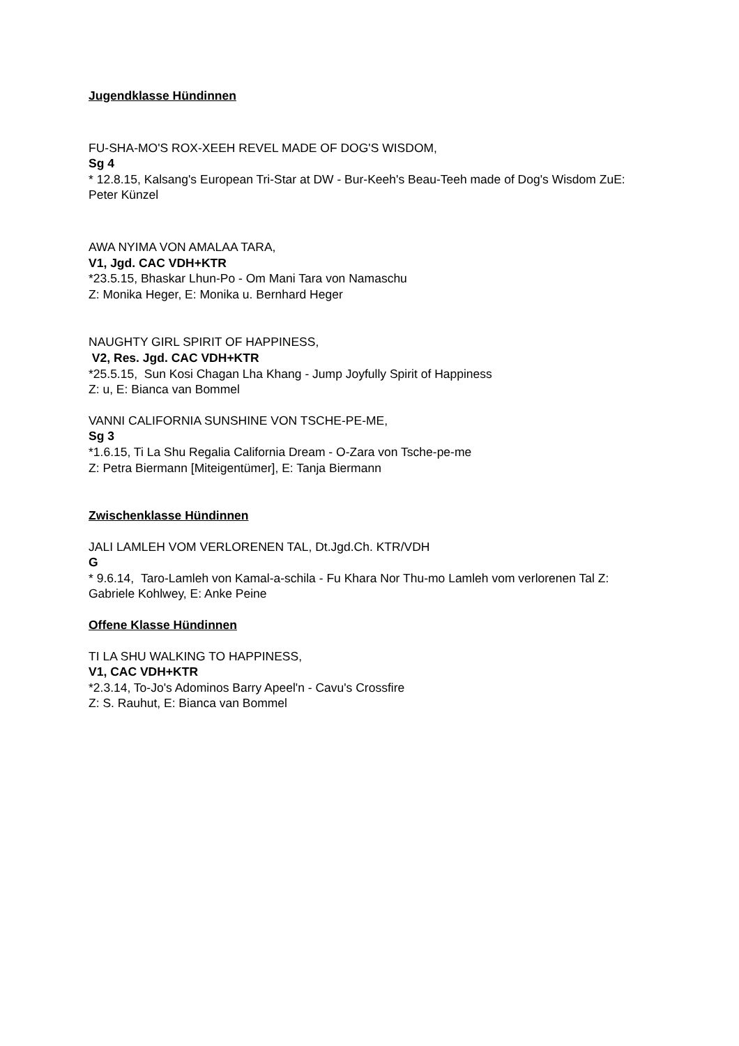Jugendklasse Hündinnen
FU-SHA-MO'S ROX-XEEH REVEL MADE OF DOG'S WISDOM,
Sg 4
* 12.8.15, Kalsang's European Tri-Star at DW - Bur-Keeh's Beau-Teeh made of Dog's Wisdom ZuE: Peter Künzel
AWA NYIMA VON AMALAA TARA,
V1, Jgd. CAC VDH+KTR
*23.5.15, Bhaskar Lhun-Po - Om Mani Tara von Namaschu
Z: Monika Heger, E: Monika u. Bernhard Heger
NAUGHTY GIRL SPIRIT OF HAPPINESS,
V2, Res. Jgd. CAC VDH+KTR
*25.5.15, Sun Kosi Chagan Lha Khang - Jump Joyfully Spirit of Happiness
Z: u, E: Bianca van Bommel
VANNI CALIFORNIA SUNSHINE VON TSCHE-PE-ME,
Sg 3
*1.6.15, Ti La Shu Regalia California Dream - O-Zara von Tsche-pe-me
Z: Petra Biermann [Miteigentümer], E: Tanja Biermann
Zwischenklasse Hündinnen
JALI LAMLEH VOM VERLORENEN TAL, Dt.Jgd.Ch. KTR/VDH
G
* 9.6.14, Taro-Lamleh von Kamal-a-schila - Fu Khara Nor Thu-mo Lamleh vom verlorenen Tal Z: Gabriele Kohlwey, E: Anke Peine
Offene Klasse Hündinnen
TI LA SHU WALKING TO HAPPINESS,
V1, CAC VDH+KTR
*2.3.14, To-Jo's Adominos Barry Apeel'n - Cavu's Crossfire
Z: S. Rauhut, E: Bianca van Bommel